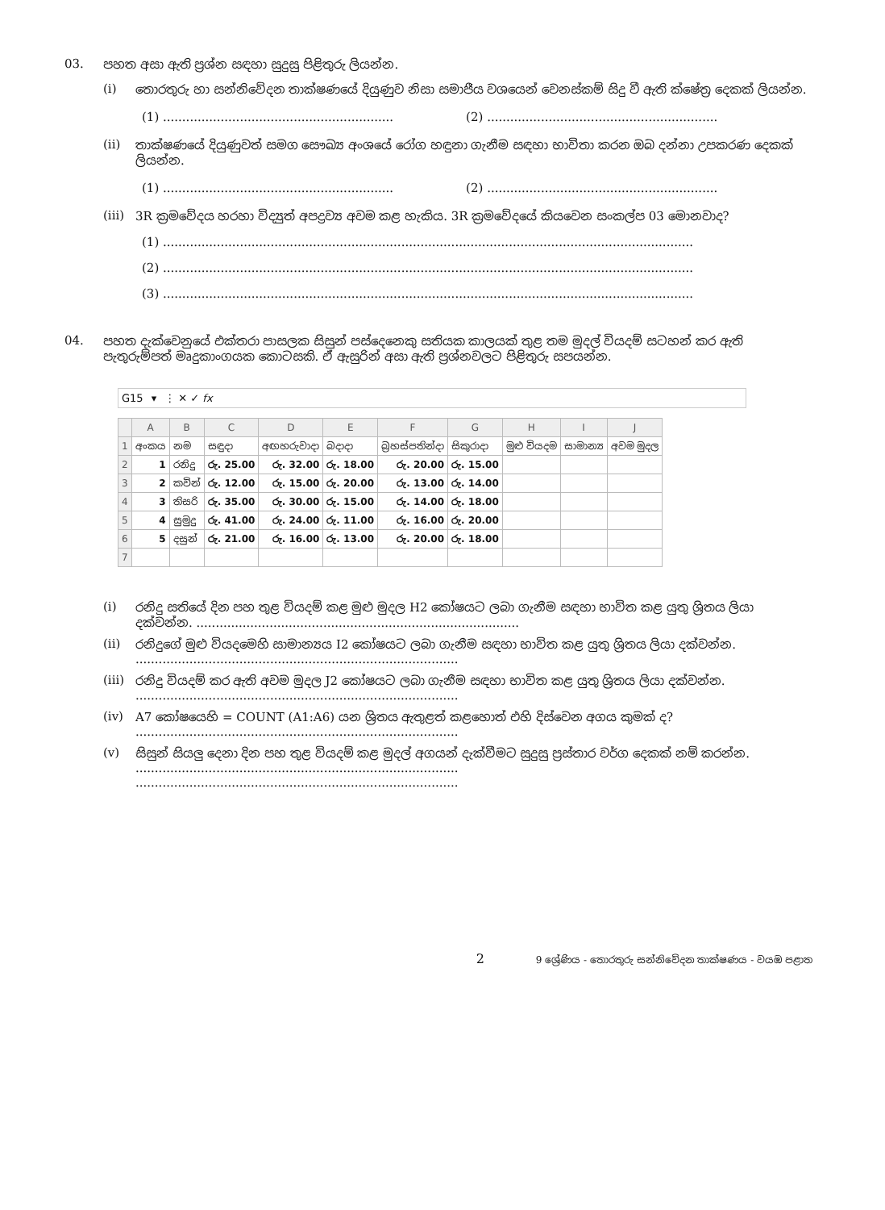03. පහත අසා ඇති ප්‍රශ්න සඳහා සුදුසු පිළිතුරු ලියන්න.
(i) තොරතුරු හා සන්නිවේදන තාක්ෂණයේ දියුණුව නිසා සමාජීය වශයෙන් වෙනස්කම් සිදු වී ඇති ක්ෂේත්‍ර දෙකක් ලියන්න.
(1) ............................................................ (2) ............................................................
(ii) තාක්ෂණයේ දියුණුවත් සමග සෞඛ්‍ය අංශයේ රෝග හඳුනා ගැනීම සඳහා භාවිතා කරන ඔබ දන්නා උපකරණ දෙකක් ලියන්න.
(1) ............................................................ (2) ............................................................
(iii) 3R ක්‍රමවේදය හරහා විද්‍යුත් අපද්‍රව්‍ය අවම කළ හැකිය. 3R ක්‍රමවේදයේ කියවෙන සංකල්ප 03 මොනවාද?
(1) ..........................................................................................................................................
(2) ..........................................................................................................................................
(3) ..........................................................................................................................................
04. පහත දැක්වෙනුයේ එක්තරා පාසලක සිසුන් පස්දෙනෙකු සතියක කාලයක් තුළ තම මුදල් වියදම් සටහන් කර ඇති පැතුරුම්පත් මෘදුකාංගයක කොටසකි. ඒ ඇසුරින් අසා ඇති ප්‍රශ්නවලට පිළිතුරු සපයන්න.
G15 ▾ ⋮ ✕ ✓ fx
| | A | B | C | D | E | F | G | H | I | J |
| --- | --- | --- | --- | --- | --- | --- | --- | --- | --- | --- |
| 1 | අංකය | නම | සඳුදා | අඟහරුවාදා | බදාදා | බ්‍රහස්පතින්දා | සිකුරාදා | මුළු වියදම | සාමාන්‍ය | අවම මුදල |
| 2 | 1 | රනිදු | රු. 25.00 | රු. 32.00 | රු. 18.00 | රු. 20.00 | රු. 15.00 | | | |
| 3 | 2 | කවින් | රු. 12.00 | රු. 15.00 | රු. 20.00 | රු. 13.00 | රු. 14.00 | | | |
| 4 | 3 | තිසරි | රු. 35.00 | රු. 30.00 | රු. 15.00 | රු. 14.00 | රු. 18.00 | | | |
| 5 | 4 | සුමුදු | රු. 41.00 | රු. 24.00 | රු. 11.00 | රු. 16.00 | රු. 20.00 | | | |
| 6 | 5 | දසුන් | රු. 21.00 | රු. 16.00 | රු. 13.00 | රු. 20.00 | රු. 18.00 | | | |
| 7 | | | | | | | | | | |
(i) රනිදු සතියේ දින පහ තුළ වියදම් කළ මුළු මුදල H2 කෝෂයට ලබා ගැනීම සඳහා භාවිත කළ යුතු ශ්‍රිතය ලියා දක්වන්න. ....................................................................................
(ii) රනිදුගේ මුළු වියදමෙහි සාමාන්‍යය I2 කෝෂයට ලබා ගැනීම සඳහා භාවිත කළ යුතු ශ්‍රිතය ලියා දක්වන්න.
....................................................................................
(iii) රනිදු වියදම් කර ඇති අවම මුදල J2 කෝෂයට ලබා ගැනීම සඳහා භාවිත කළ යුතු ශ්‍රිතය ලියා දක්වන්න.
....................................................................................
(iv) A7 කෝෂයෙහි = COUNT (A1:A6) යන ශ්‍රිතය ඇතුළත් කළහොත් එහි දිස්වෙන අගය කුමක් ද?
....................................................................................
(v) සිසුන් සියලු දෙනා දින පහ තුළ වියදම් කළ මුදල් අගයන් දැක්වීමට සුදුසු ප්‍රස්තාර වර්ග දෙකක් නම් කරන්න.
....................................................................................
....................................................................................
2 9 ශ්‍රේණිය - තොරතුරු සන්නිවේදන තාක්ෂණය - වයඹ පළාත